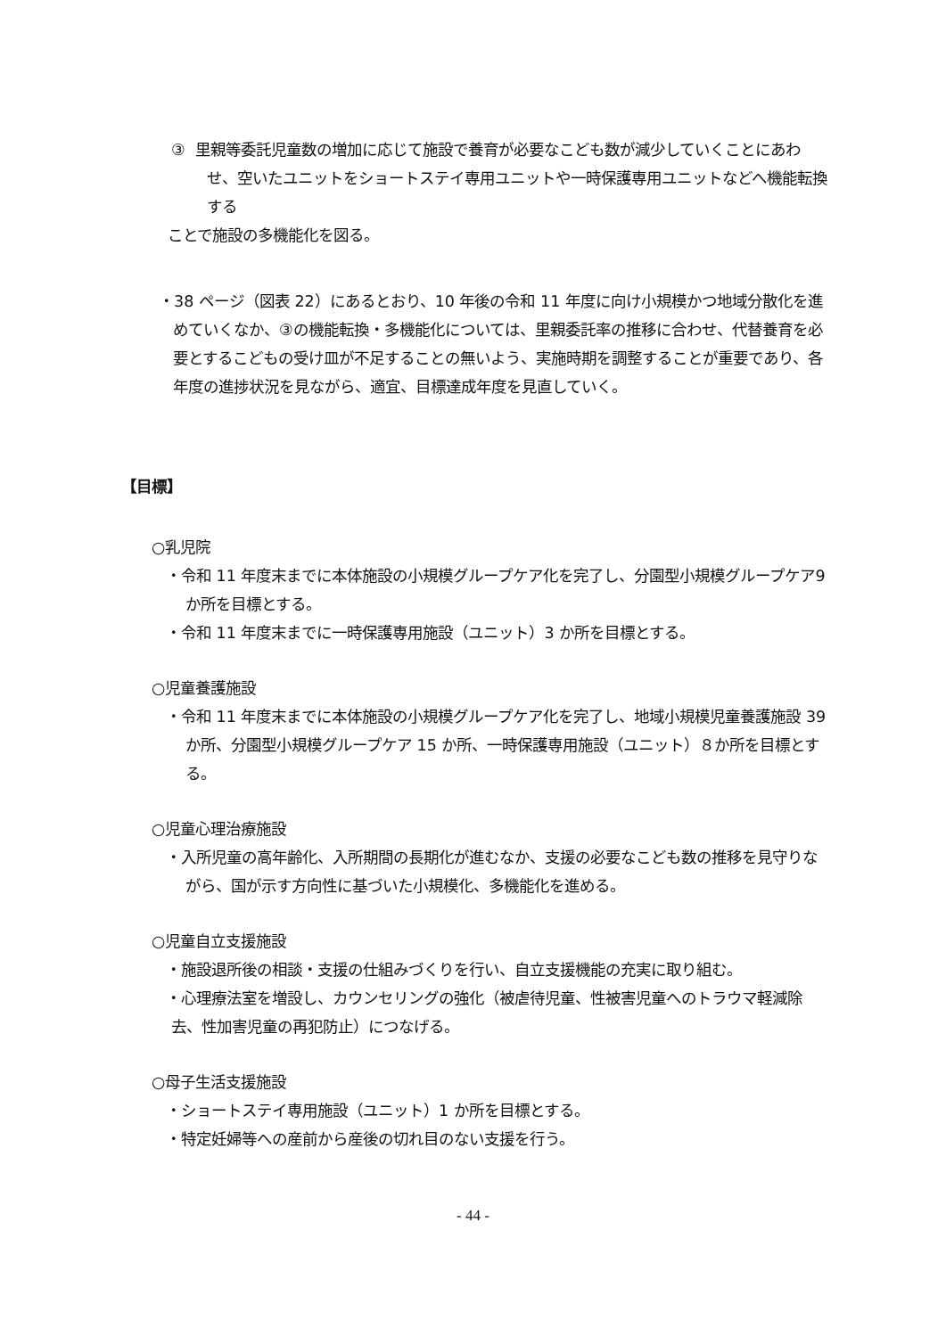③ 里親等委託児童数の増加に応じて施設で養育が必要なこども数が減少していくことにあわせ、空いたユニットをショートステイ専用ユニットや一時保護専用ユニットなどへ機能転換する
ことで施設の多機能化を図る。
・38 ページ（図表 22）にあるとおり、10 年後の令和 11 年度に向け小規模かつ地域分散化を進めていくなか、③の機能転換・多機能化については、里親委託率の推移に合わせ、代替養育を必要とするこどもの受け皿が不足することの無いよう、実施時期を調整することが重要であり、各年度の進捗状況を見ながら、適宜、目標達成年度を見直していく。
【目標】
○乳児院
・令和 11 年度末までに本体施設の小規模グループケア化を完了し、分園型小規模グループケア9か所を目標とする。
・令和 11 年度末までに一時保護専用施設（ユニット）3 か所を目標とする。
○児童養護施設
・令和 11 年度末までに本体施設の小規模グループケア化を完了し、地域小規模児童養護施設 39 か所、分園型小規模グループケア 15 か所、一時保護専用施設（ユニット）８か所を目標とする。
○児童心理治療施設
・入所児童の高年齢化、入所期間の長期化が進むなか、支援の必要なこども数の推移を見守りながら、国が示す方向性に基づいた小規模化、多機能化を進める。
○児童自立支援施設
・施設退所後の相談・支援の仕組みづくりを行い、自立支援機能の充実に取り組む。
・心理療法室を増設し、カウンセリングの強化（被虐待児童、性被害児童へのトラウマ軽減除去、性加害児童の再犯防止）につなげる。
○母子生活支援施設
・ショートステイ専用施設（ユニット）1 か所を目標とする。
・特定妊婦等への産前から産後の切れ目のない支援を行う。
- 44 -